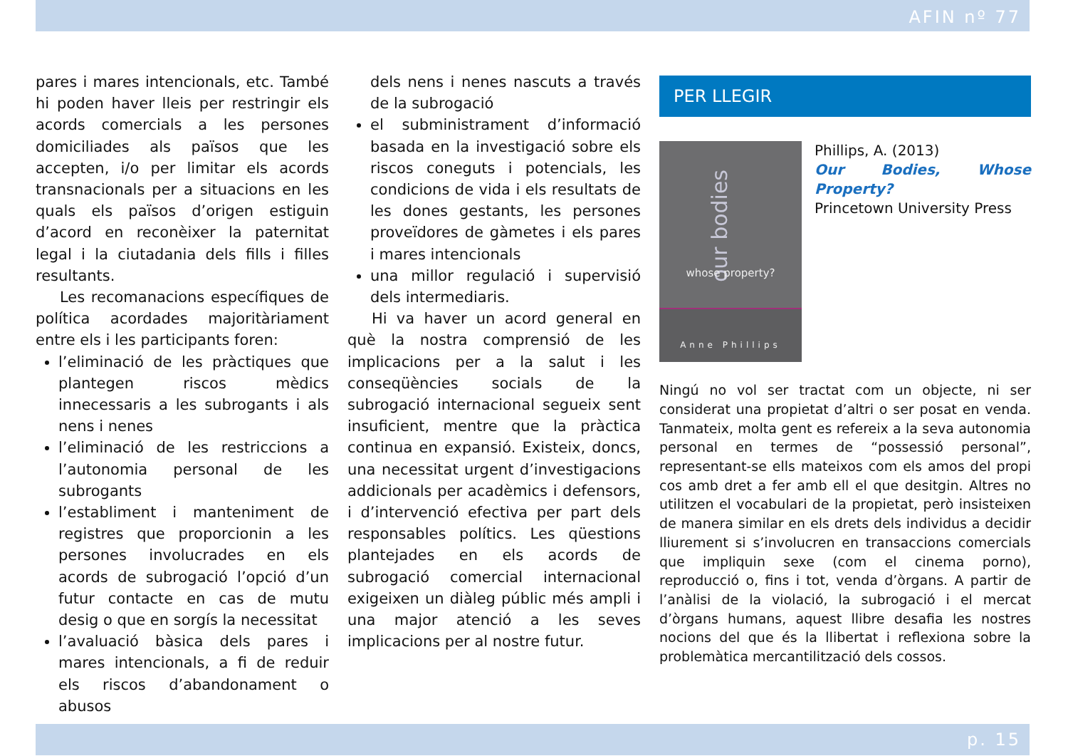AFIN nº 77
pares i mares intencionals, etc. També hi poden haver lleis per restringir els acords comercials a les persones domiciliades als països que les accepten, i/o per limitar els acords transnacionals per a situacions en les quals els països d’origen estiguin d’acord en reconèixer la paternitat legal i la ciutadania dels fills i filles resultants.
Les recomanacions específiques de política acordades majoritàriament entre els i les participants foren:
l’eliminació de les pràctiques que plantegen riscos mèdics innecessaris a les subrogants i als nens i nenes
l’eliminació de les restriccions a l’autonomia personal de les subrogants
l’establiment i manteniment de registres que proporcionin a les persones involucrades en els acords de subrogació l’opció d’un futur contacte en cas de mutu desig o que en sorgís la necessitat
l’avaluació bàsica dels pares i mares intencionals, a fi de reduir els riscos d’abandonament o abusos
dels nens i nenes nascuts a través de la subrogació
el subministrament d’informació basada en la investigació sobre els riscos coneguts i potencials, les condicions de vida i els resultats de les dones gestants, les persones proveïdores de gàmetes i els pares i mares intencionals
una millor regulació i supervisió dels intermediaris.
Hi va haver un acord general en què la nostra comprensió de les implicacions per a la salut i les conseqüències socials de la subrogació internacional segueix sent insuficient, mentre que la pràctica continua en expansió. Existeix, doncs, una necessitat urgent d’investigacions addicionals per acadèmics i defensors, i d’intervenció efectiva per part dels responsables polítics. Les qüestions plantejades en els acords de subrogació comercial internacional exigeixen un diàleg públic més ampli i una major atenció a les seves implicacions per al nostre futur.
PER LLEGIR
our bodies
whose property?
Anne Phillips
Phillips, A. (2013)
Our Bodies, Whose Property?
Princetown University Press
Ningú no vol ser tractat com un objecte, ni ser considerat una propietat d’altri o ser posat en venda. Tanmateix, molta gent es refereix a la seva autonomia personal en termes de “possessió personal”, representant-se ells mateixos com els amos del propi cos amb dret a fer amb ell el que desitgin. Altres no utilitzen el vocabulari de la propietat, però insisteixen de manera similar en els drets dels individus a decidir lliurement si s’involucren en transaccions comercials que impliquin sexe (com el cinema porno), reproducció o, fins i tot, venda d’òrgans. A partir de l’anàlisi de la violació, la subrogació i el mercat d’òrgans humans, aquest llibre desafia les nostres nocions del que és la llibertat i reflexiona sobre la problemàtica mercantilització dels cossos.
p. 15